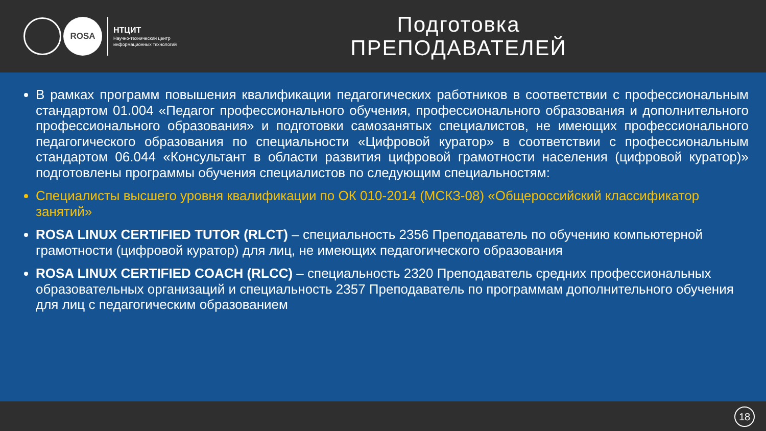ROSA
НТЦИТ
Научно-технический центр
информационных технологий
Подготовка
ПРЕПОДАВАТЕЛЕЙ
В рамках программ повышения квалификации педагогических работников в соответствии с профессиональным стандартом 01.004 «Педагог профессионального обучения, профессионального образования и дополнительного профессионального образования» и подготовки самозанятых специалистов, не имеющих профессионального педагогического образования по специальности «Цифровой куратор» в соответствии с профессиональным стандартом 06.044 «Консультант в области развития цифровой грамотности населения (цифровой куратор)» подготовлены программы обучения специалистов по следующим специальностям:
Специалисты высшего уровня квалификации по ОК 010-2014 (МСКЗ-08) «Общероссийский классификатор занятий»
ROSA LINUX CERTIFIED TUTOR (RLCT) – специальность 2356 Преподаватель по обучению компьютерной грамотности (цифровой куратор) для лиц, не имеющих педагогического образования
ROSA LINUX CERTIFIED COACH (RLCC) – специальность 2320 Преподаватель средних профессиональных образовательных организаций и специальность 2357 Преподаватель по программам дополнительного обучения для лиц с педагогическим образованием
18